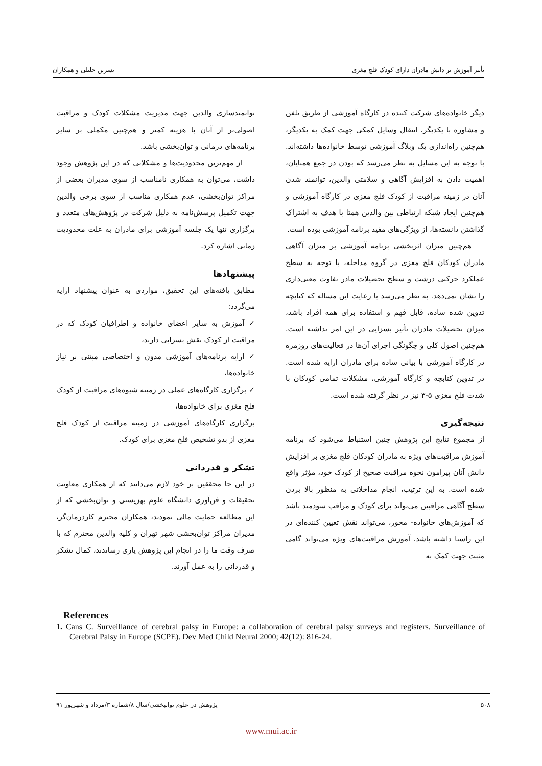تأثیر آموزش بر دانش مادران دارای کودک فلج مغزی نسرین جلیلی و همکاران
دیگر خانواده‌های شرکت کننده در کارگاه آموزشی از طریق تلفن و مشاوره با یکدیگر، انتقال وسایل کمکی جهت کمک به یکدیگر، هم‌چنین راه‌اندازی یک وبلاگ آموزشی توسط خانواده‌ها داشته‌اند. با توجه به این مسایل به نظر می‌رسد که بودن در جمع همتایان، اهمیت دادن به افزایش آگاهی و سلامتی والدین، توانمند شدن آنان در زمینه مراقبت از کودک فلج مغزی در کارگاه آموزشی و هم‌چنین ایجاد شبکه ارتباطی بین والدین همتا با هدف به اشتراک گذاشتن دانسته‌ها، از ویژگی‌های مفید برنامه آموزشی بوده است.
هم‌چنین میزان اثربخشی برنامه آموزشی بر میزان آگاهی مادران کودکان فلج مغزی در گروه مداخله، با توجه به سطح عملکرد حرکتی درشت و سطح تحصیلات مادر تفاوت معنی‌داری را نشان نمی‌دهد. به نظر می‌رسد با رعایت این مسأله که کتابچه تدوین شده ساده، قابل فهم و استفاده برای همه افراد باشد، میزان تحصیلات مادران تأثیر بسزایی در این امر نداشته است. هم‌چنین اصول کلی و چگونگی اجرای آن‌ها در فعالیت‌های روزمره در کارگاه آموزشی با بیانی ساده برای مادران ارایه شده است. در تدوین کتابچه و کارگاه آموزشی، مشکلات تمامی کودکان با شدت فلج مغزی ۵-۳ نیز در نظر گرفته شده است.
نتیجه‌گیری
از مجموع نتایج این پژوهش چنین استنباط می‌شود که برنامه آموزش مراقبت‌های ویژه به مادران کودکان فلج مغزی بر افزایش دانش آنان پیرامون نحوه مراقبت صحیح از کودک خود، مؤثر واقع شده است. به این ترتیب، انجام مداخلاتی به منظور بالا بردن سطح آگاهی مراقبین می‌تواند برای کودک و مراقب سودمند باشد که آموزش‌های خانواده- محور، می‌تواند نقش تعیین کننده‌ای در این راستا داشته باشد. آموزش مراقبت‌های ویژه می‌تواند گامی مثبت جهت کمک به
توانمندسازی والدین جهت مدیریت مشکلات کودک و مراقبت اصولی‌تر از آنان با هزینه کمتر و هم‌چنین مکملی بر سایر برنامه‌های درمانی و توان‌بخشی باشد.
از مهم‌ترین محدودیت‌ها و مشکلاتی که در این پژوهش وجود داشت، می‌توان به همکاری نامناسب از سوی مدیران بعضی از مراکز توان‌بخشی، عدم همکاری مناسب از سوی برخی والدین جهت تکمیل پرسش‌نامه به دلیل شرکت در پژوهش‌های متعدد و برگزاری تنها یک جلسه آموزشی برای مادران به علت محدودیت زمانی اشاره کرد.
پیشنهادها
مطابق یافته‌های این تحقیق، مواردی به عنوان پیشنهاد ارایه می‌گردد:
✓ آموزش به سایر اعضای خانواده و اطرافیان کودک که در مراقبت از کودک نقش بسزایی دارند،
✓ ارایه برنامه‌های آموزشی مدون و اختصاصی مبتنی بر نیاز خانواده‌ها،
✓ برگزاری کارگاه‌های عملی در زمینه شیوه‌های مراقبت از کودک فلج مغزی برای خانواده‌ها،
برگزاری کارگاه‌های آموزشی در زمینه مراقبت از کودک فلج مغزی از بدو تشخیص فلج مغزی برای کودک.
تشکر و قدردانی
در این جا محققین بر خود لازم می‌دانند که از همکاری معاونت تحقیقات و فن‌آوری دانشگاه علوم بهزیستی و توان‌بخشی که از این مطالعه حمایت مالی نمودند، همکاران محترم کاردرمان‌گر، مدیران مراکز توان‌بخشی شهر تهران و کلیه والدین محترم که با صرف وقت ما را در انجام این پژوهش یاری رساندند، کمال تشکر و قدردانی را به عمل آورند.
References
1. Cans C. Surveillance of cerebral palsy in Europe: a collaboration of cerebral palsy surveys and registers. Surveillance of Cerebral Palsy in Europe (SCPE). Dev Med Child Neural 2000; 42(12): 816-24.
۵۰۸ پژوهش در علوم توانبخشی/سال ۸/شماره ۳/مرداد و شهریور ۹۱
www.mui.ac.ir